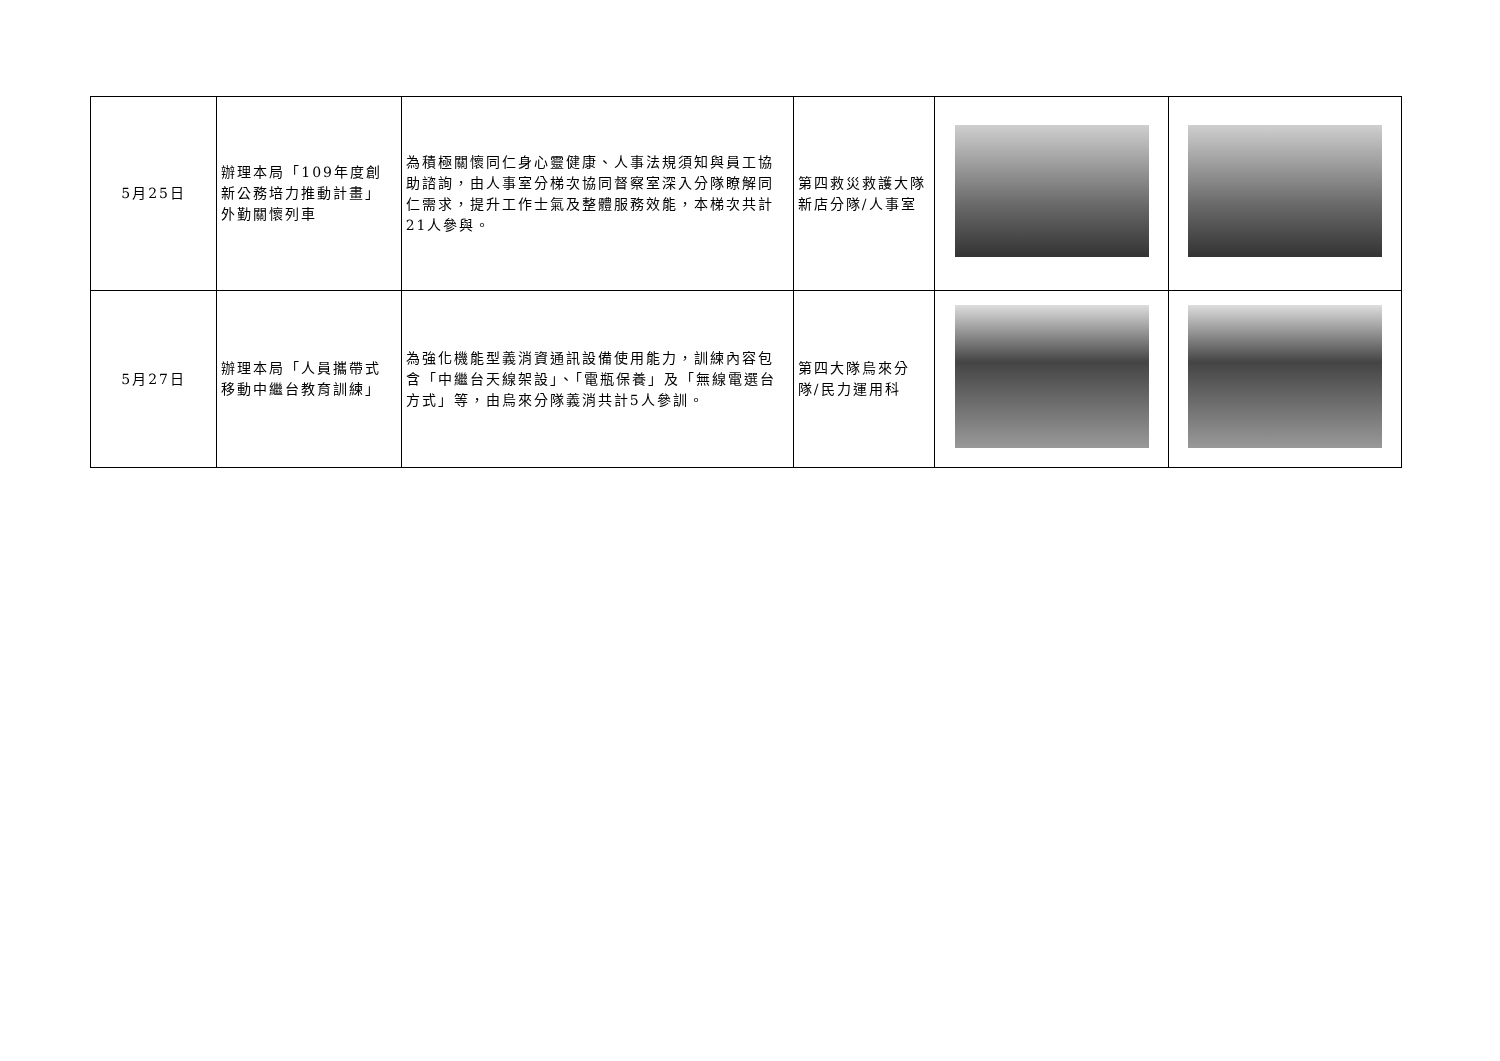| 5月25日 | 辦理本局「109年度創新公務培力推動計畫」外勤關懷列車 | 為積極關懷同仁身心靈健康、人事法規須知與員工協助諮詢，由人事室分梯次協同督察室深入分隊瞭解同仁需求，提升工作士氣及整體服務效能，本梯次共計21人參與。 | 第四救災救護大隊新店分隊/人事室 | | |
| 5月27日 | 辦理本局「人員攜帶式移動中繼台教育訓練」 | 為強化機能型義消資通訊設備使用能力，訓練內容包含「中繼台天線架設」、「電瓶保養」及「無線電選台方式」等，由烏來分隊義消共計5人參訓。 | 第四大隊烏來分隊/民力運用科 | | |